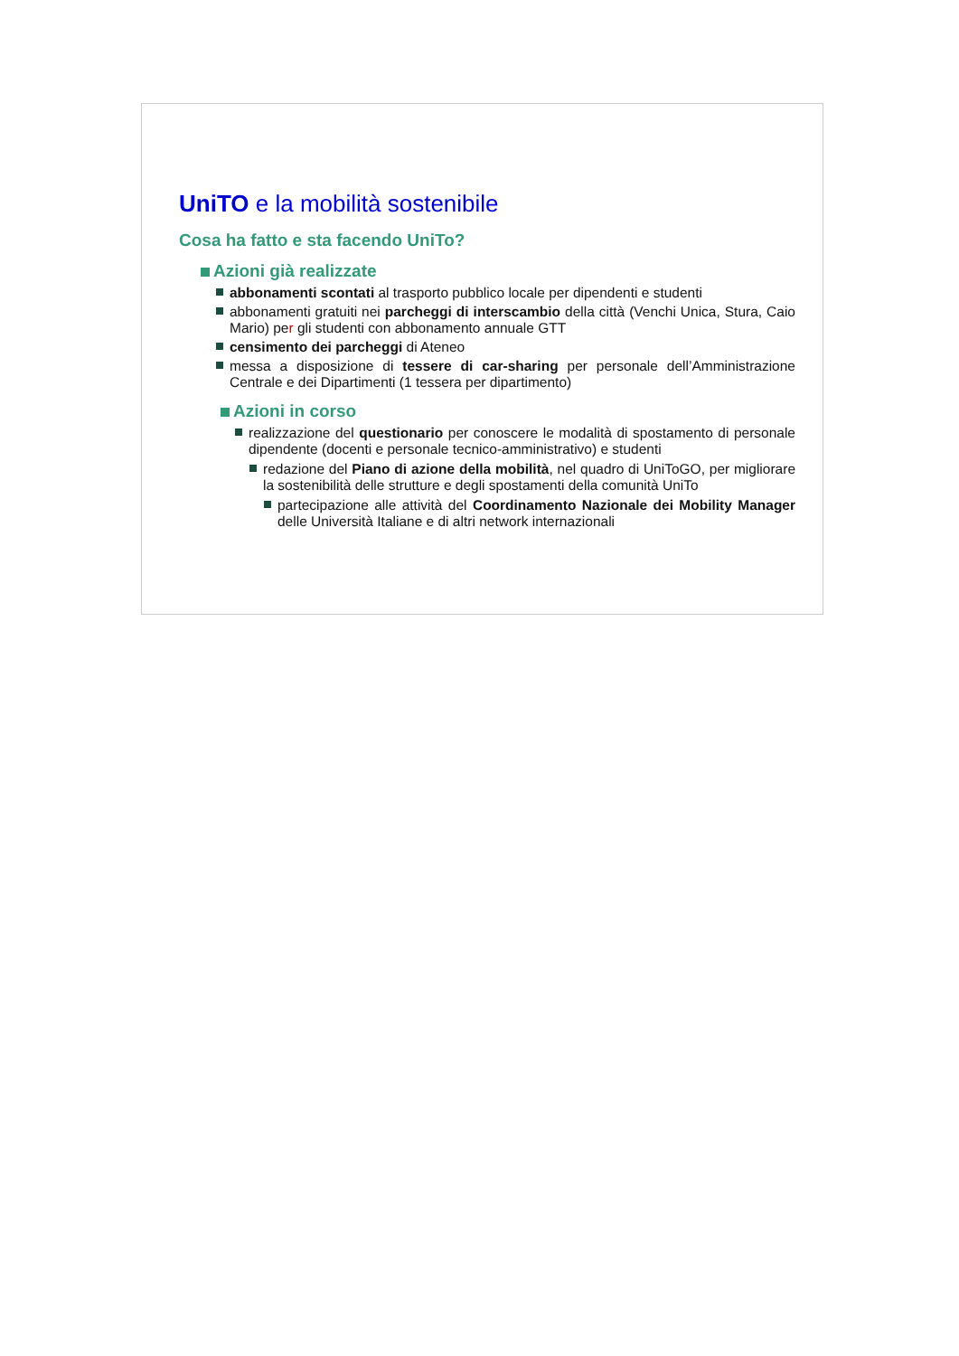UniTO e la mobilità sostenibile
Cosa ha fatto e sta facendo UniTo?
Azioni già realizzate
abbonamenti scontati al trasporto pubblico locale per dipendenti e studenti
abbonamenti gratuiti nei parcheggi di interscambio della città (Venchi Unica, Stura, Caio Mario) per gli studenti con abbonamento annuale GTT
censimento dei parcheggi di Ateneo
messa a disposizione di tessere di car-sharing per personale dell’Amministrazione Centrale e dei Dipartimenti (1 tessera per dipartimento)
Azioni in corso
realizzazione del questionario per conoscere le modalità di spostamento di personale dipendente (docenti e personale tecnico-amministrativo) e studenti
redazione del Piano di azione della mobilità, nel quadro di UniToGO, per migliorare la sostenibilità delle strutture e degli spostamenti della comunità UniTo
partecipazione alle attività del Coordinamento Nazionale dei Mobility Manager delle Università Italiane e di altri network internazionali